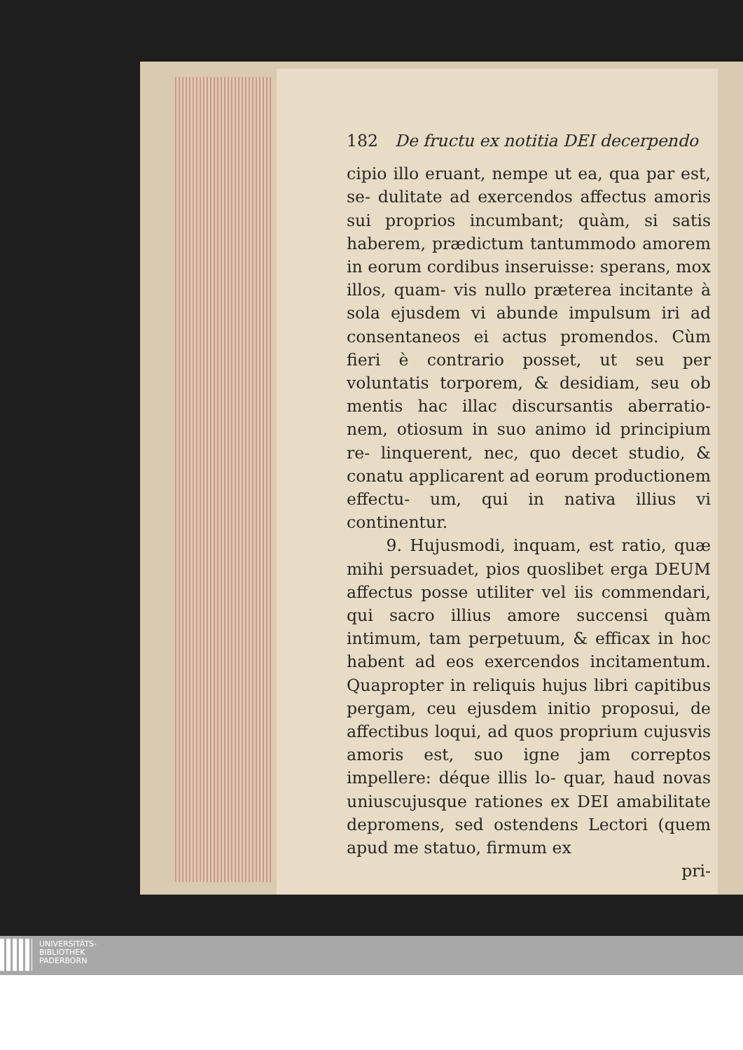182 De fructu ex notitia DEI decerpendo
cipio illo eruant, nempe ut ea, qua par est, se- dulitate ad exercendos affectus amoris sui proprios incumbant; quàm, si satis haberem, prædictum tantummodo amorem in eorum cordibus inseruisse: sperans, mox illos, quam- vis nullo præterea incitante à sola ejusdem vi abunde impulsum iri ad consentaneos ei actus promendos. Cùm fieri è contrario posset, ut seu per voluntatis torporem, & desidiam, seu ob mentis hac illac discursantis aberratio- nem, otiosum in suo animo id principium re- linquerent, nec, quo decet studio, & conatu applicarent ad eorum productionem effectu- um, qui in nativa illius vi continentur.
9. Hujusmodi, inquam, est ratio, quæ mihi persuadet, pios quoslibet erga DEUM affectus posse utiliter vel iis commendari, qui sacro illius amore succensi quàm intimum, tam perpetuum, & efficax in hoc habent ad eos exercendos incitamentum. Quapropter in reliquis hujus libri capitibus pergam, ceu ejusdem initio proposui, de affectibus loqui, ad quos proprium cujusvis amoris est, suo igne jam correptos impellere: déque illis lo- quar, haud novas uniuscujusque rationes ex DEI amabilitate depromens, sed ostendens Lectori (quem apud me statuo, firmum ex
pri-
UNIVERSITÄTS-
BIBLIOTHEK
PADERBORN